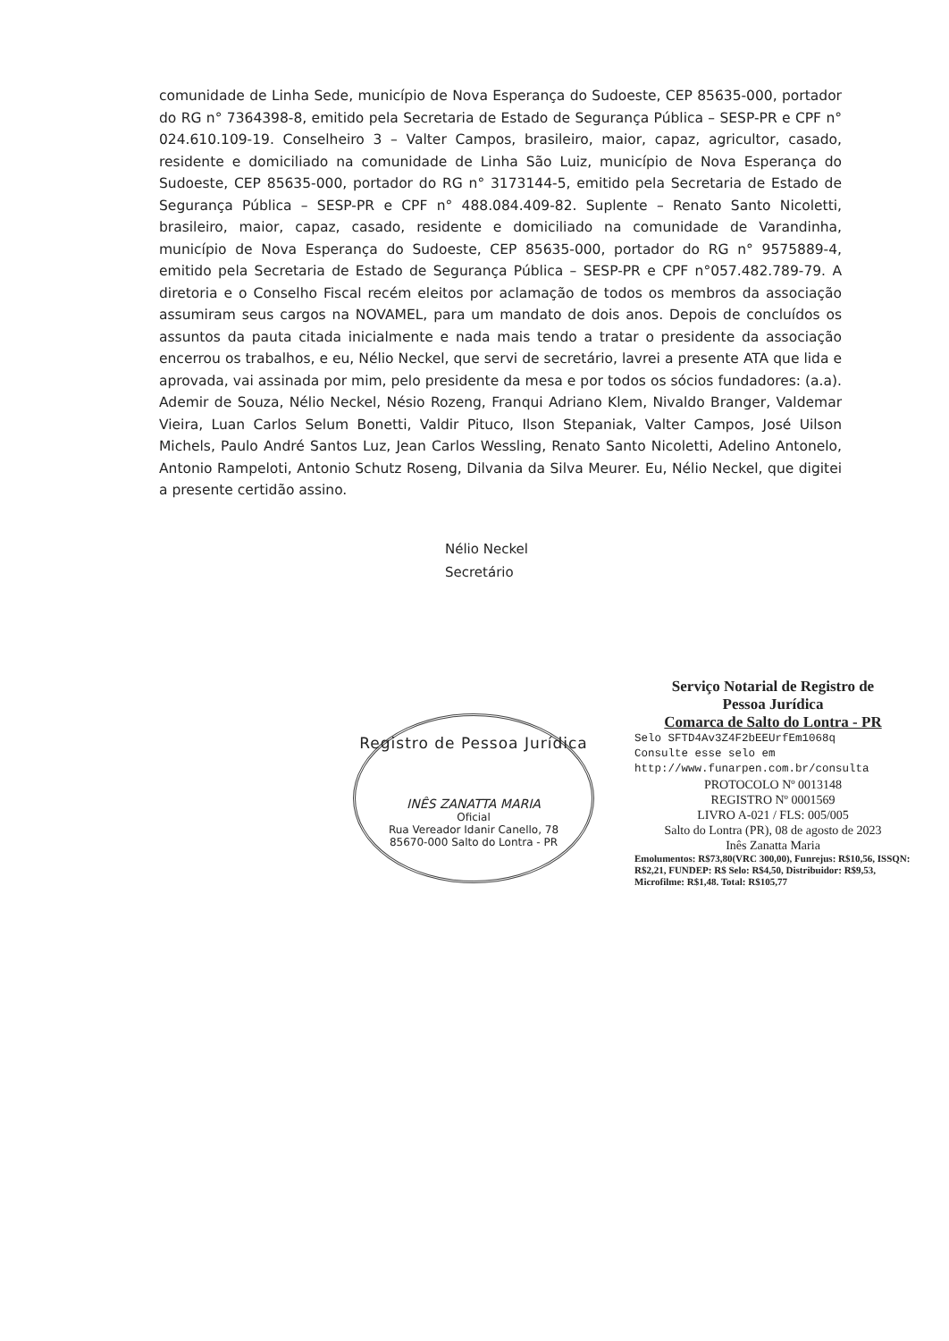comunidade de Linha Sede, município de Nova Esperança do Sudoeste, CEP 85635-000, portador do RG n° 7364398-8, emitido pela Secretaria de Estado de Segurança Pública – SESP-PR e CPF n° 024.610.109-19. Conselheiro 3 – Valter Campos, brasileiro, maior, capaz, agricultor, casado, residente e domiciliado na comunidade de Linha São Luiz, município de Nova Esperança do Sudoeste, CEP 85635-000, portador do RG n° 3173144-5, emitido pela Secretaria de Estado de Segurança Pública – SESP-PR e CPF n° 488.084.409-82. Suplente – Renato Santo Nicoletti, brasileiro, maior, capaz, casado, residente e domiciliado na comunidade de Varandinha, município de Nova Esperança do Sudoeste, CEP 85635-000, portador do RG n° 9575889-4, emitido pela Secretaria de Estado de Segurança Pública – SESP-PR e CPF n°057.482.789-79. A diretoria e o Conselho Fiscal recém eleitos por aclamação de todos os membros da associação assumiram seus cargos na NOVAMEL, para um mandato de dois anos. Depois de concluídos os assuntos da pauta citada inicialmente e nada mais tendo a tratar o presidente da associação encerrou os trabalhos, e eu, Nélio Neckel, que servi de secretário, lavrei a presente ATA que lida e aprovada, vai assinada por mim, pelo presidente da mesa e por todos os sócios fundadores: (a.a). Ademir de Souza, Nélio Neckel, Nésio Rozeng, Franqui Adriano Klem, Nivaldo Branger, Valdemar Vieira, Luan Carlos Selum Bonetti, Valdir Pituco, Ilson Stepaniak, Valter Campos, José Uilson Michels, Paulo André Santos Luz, Jean Carlos Wessling, Renato Santo Nicoletti, Adelino Antonelo, Antonio Rampeloti, Antonio Schutz Roseng, Dilvania da Silva Meurer. Eu, Nélio Neckel, que digitei a presente certidão assino.
Nélio Neckel
Secretário
Registro de Pessoa Jurídica
INÊS ZANATTA MARIA
Oficial
Rua Vereador Idanir Canello, 78
85670-000 Salto do Lontra - PR
Serviço Notarial de Registro de
Pessoa Jurídica
Comarca de Salto do Lontra - PR
Selo SFTD4Av3Z4F2bEEUrfEm1068q
Consulte esse selo em
http://www.funarpen.com.br/consulta
PROTOCOLO Nº 0013148
REGISTRO Nº 0001569
LIVRO A-021 / FLS: 005/005
Salto do Lontra (PR), 08 de agosto de 2023
Inês Zanatta Maria
Emolumentos: R$73,80(VRC 300,00), Funrejus: R$10,56, ISSQN: R$2,21, FUNDEP: R$ Selo: R$4,50, Distribuidor: R$9,53, Microfilme: R$1,48. Total: R$105,77